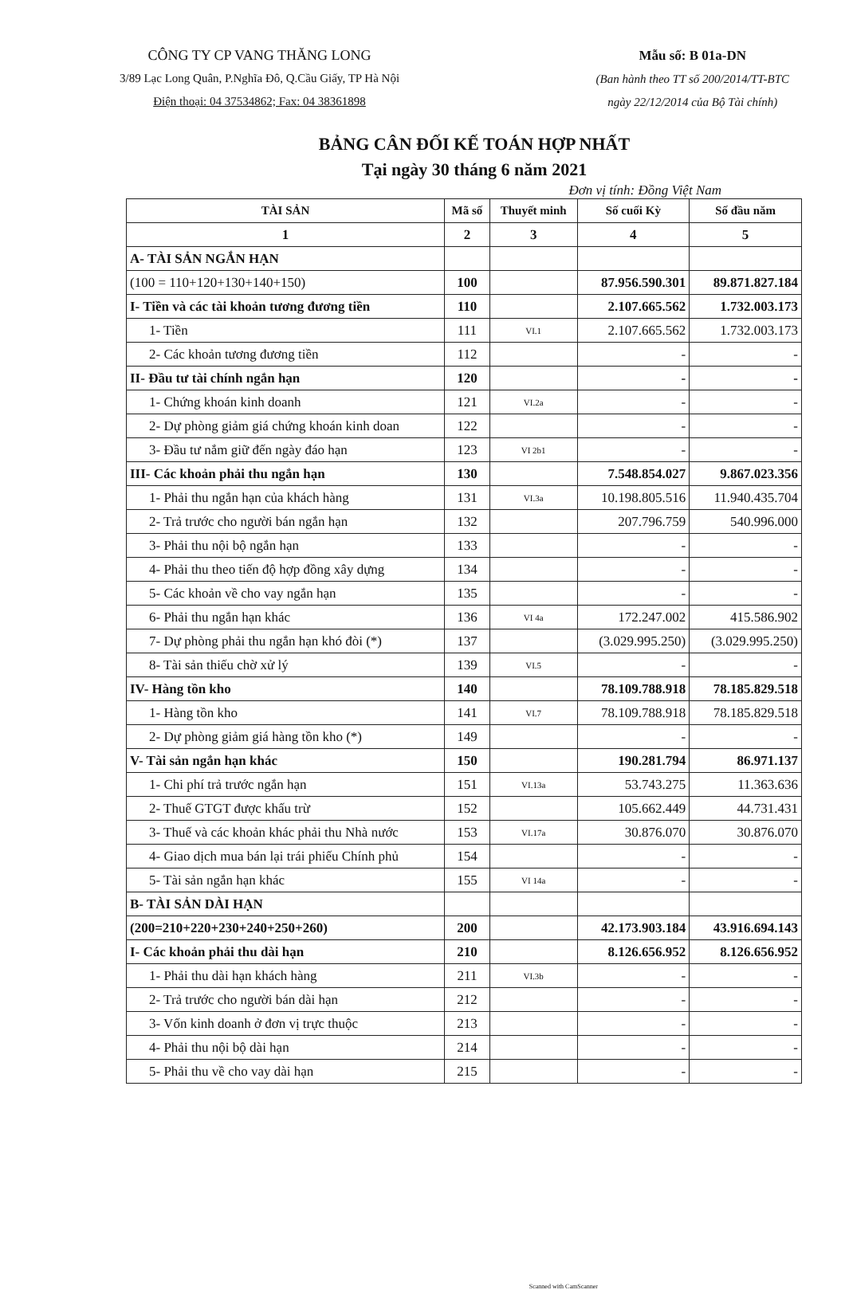CÔNG TY CP VANG THĂNG LONG
3/89 Lạc Long Quân, P.Nghĩa Đô, Q.Cầu Giấy, TP Hà Nội
Điện thoại: 04 37534862; Fax: 04 38361898
Mẫu số: B 01a-DN
(Ban hành theo TT số 200/2014/TT-BTC
ngày 22/12/2014 của Bộ Tài chính)
BẢNG CÂN ĐỐI KẾ TOÁN HỢP NHẤT
Tại ngày 30 tháng 6 năm 2021
Đơn vị tính: Đồng Việt Nam
| TÀI SẢN | Mã số | Thuyết minh | Số cuối Kỳ | Số đầu năm |
| --- | --- | --- | --- | --- |
| 1 | 2 | 3 | 4 | 5 |
| A- TÀI SẢN NGẮN HẠN | | | | |
| (100 = 110+120+130+140+150) | 100 | | 87.956.590.301 | 89.871.827.184 |
| I- Tiền và các tài khoản tương đương tiền | 110 | | 2.107.665.562 | 1.732.003.173 |
| 1- Tiền | 111 | VI.1 | 2.107.665.562 | 1.732.003.173 |
| 2- Các khoản tương đương tiền | 112 | | - | - |
| II- Đầu tư tài chính ngắn hạn | 120 | | - | - |
| 1- Chứng khoán kinh doanh | 121 | VI.2a | - | - |
| 2- Dự phòng giảm giá chứng khoán kinh doan | 122 | | - | - |
| 3- Đầu tư nắm giữ đến ngày đáo hạn | 123 | VI 2b1 | - | - |
| III- Các khoản phải thu ngắn hạn | 130 | | 7.548.854.027 | 9.867.023.356 |
| 1- Phải thu ngắn hạn của khách hàng | 131 | VI.3a | 10.198.805.516 | 11.940.435.704 |
| 2- Trả trước cho người bán ngắn hạn | 132 | | 207.796.759 | 540.996.000 |
| 3- Phải thu nội bộ ngắn hạn | 133 | | - | - |
| 4- Phải thu theo tiến độ hợp đồng xây dựng | 134 | | - | - |
| 5- Các khoản về cho vay ngắn hạn | 135 | | - | - |
| 6- Phải thu ngắn hạn khác | 136 | VI 4a | 172.247.002 | 415.586.902 |
| 7- Dự phòng phải thu ngắn hạn khó đòi (*) | 137 | | (3.029.995.250) | (3.029.995.250) |
| 8- Tài sản thiếu chờ xử lý | 139 | VI.5 | - | - |
| IV- Hàng tồn kho | 140 | | 78.109.788.918 | 78.185.829.518 |
| 1- Hàng tồn kho | 141 | VI.7 | 78.109.788.918 | 78.185.829.518 |
| 2- Dự phòng giảm giá hàng tồn kho (*) | 149 | | - | - |
| V- Tài sản ngắn hạn khác | 150 | | 190.281.794 | 86.971.137 |
| 1- Chi phí trả trước ngắn hạn | 151 | VI.13a | 53.743.275 | 11.363.636 |
| 2- Thuế GTGT được khấu trừ | 152 | | 105.662.449 | 44.731.431 |
| 3- Thuế và các khoản khác phải thu Nhà nước | 153 | VI.17a | 30.876.070 | 30.876.070 |
| 4- Giao dịch mua bán lại trái phiếu Chính phủ | 154 | | - | - |
| 5- Tài sản ngắn hạn khác | 155 | VI 14a | - | - |
| B- TÀI SẢN DÀI HẠN | | | | |
| (200=210+220+230+240+250+260) | 200 | | 42.173.903.184 | 43.916.694.143 |
| I- Các khoản phải thu dài hạn | 210 | | 8.126.656.952 | 8.126.656.952 |
| 1- Phải thu dài hạn khách hàng | 211 | VI.3b | - | - |
| 2- Trả trước cho người bán dài hạn | 212 | | - | - |
| 3- Vốn kinh doanh ở đơn vị trực thuộc | 213 | | - | - |
| 4- Phải thu nội bộ dài hạn | 214 | | - | - |
| 5- Phải thu về cho vay dài hạn | 215 | | - | - |
Scanned with CamScanner